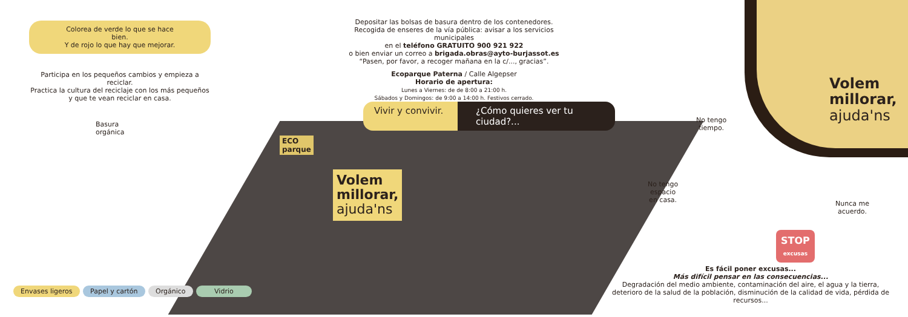Colorea de verde lo que se hace bien.
Y de rojo lo que hay que mejorar.
Participa en los pequeños cambios y empieza a reciclar.
Practica la cultura del reciclaje con los más pequeños
y que te vean reciclar en casa.
Basura
orgánica
Envases ligeros Papel y cartón Orgánico Vidrio
Depositar las bolsas de basura dentro de los contenedores.
Recogida de enseres de la vía pública: avisar a los servicios municipales
en el teléfono GRATUITO 900 921 922
o bien enviar un correo a brigada.obras@ayto-burjassot.es
“Pasen, por favor, a recoger mañana en la c/..., gracias”.
Ecoparque Paterna / Calle Algepser
Horario de apertura:
Lunes a Viernes: de de 8:00 a 21:00 h.
Sábados y Domingos: de 9:00 a 14:00 h. Festivos cerrado.
Vivir y convivir.
¿Cómo quieres ver tu ciudad?...
ECO
parque
Volem
millorar,
ajuda'ns
Volem
millorar,
ajuda'ns
No tengo
tiempo.
No tengo
espacio
en casa.
Nunca me
acuerdo.
STOP
excusas
Es fácil poner excusas...
Más difícil pensar en las consecuencias...
Degradación del medio ambiente, contaminación del aire, el agua y la tierra, deterioro de la salud de la población, disminución de la calidad de vida, pérdida de recursos...